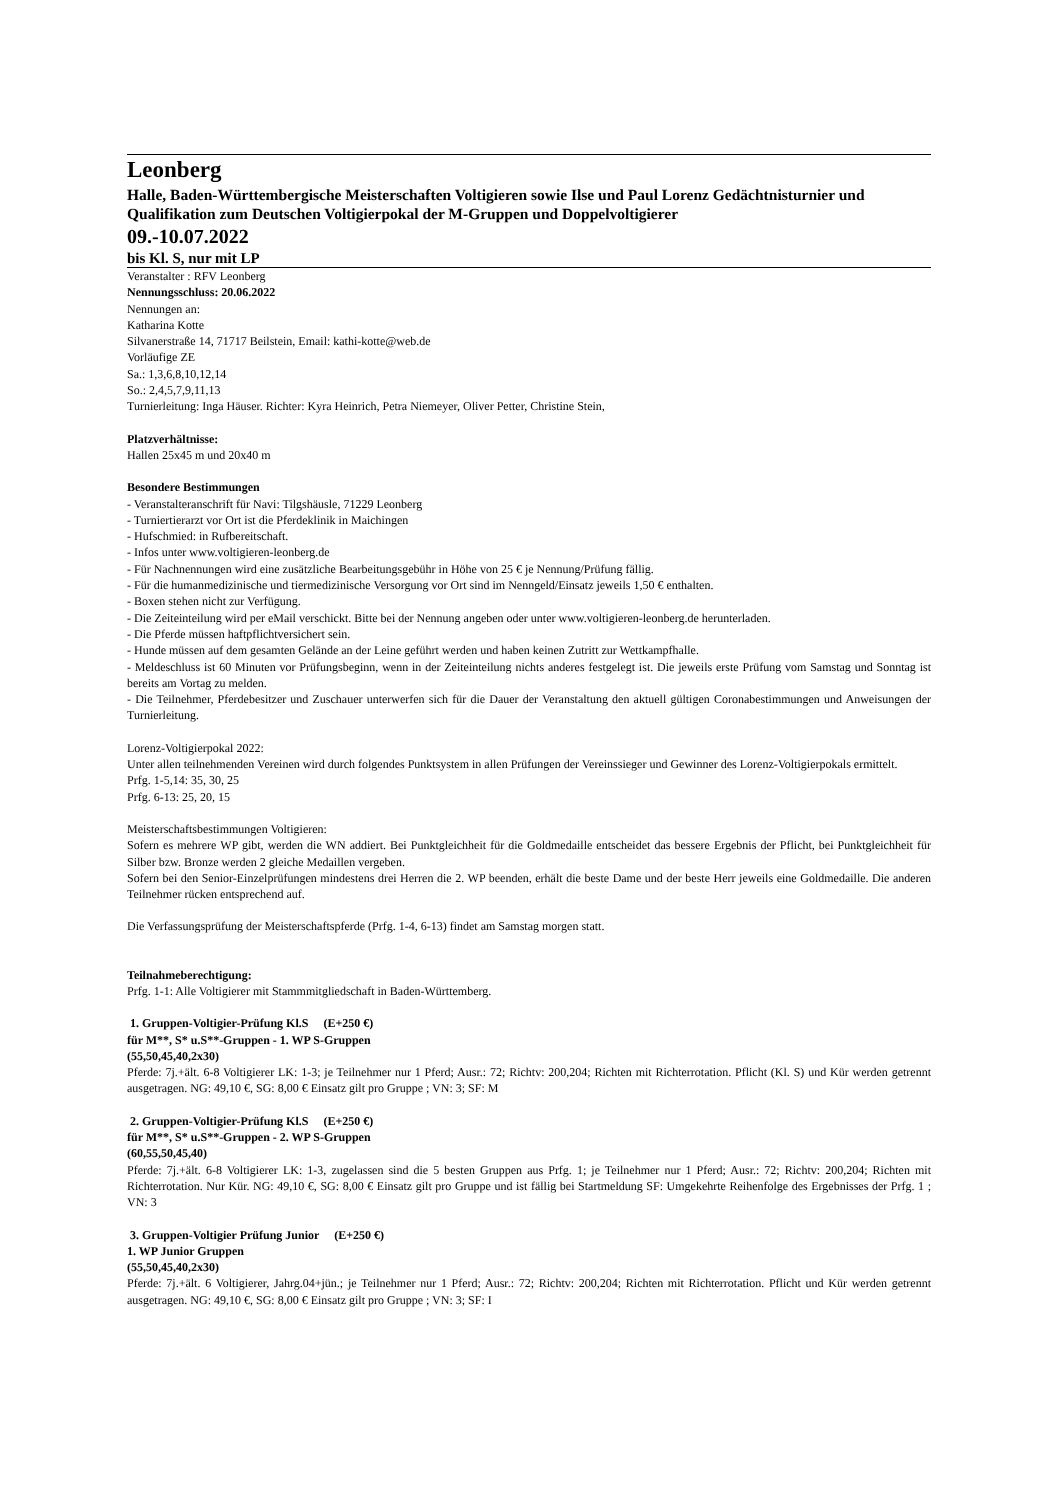Leonberg
Halle, Baden-Württembergische Meisterschaften Voltigieren sowie Ilse und Paul Lorenz Gedächtnisturnier und Qualifikation zum Deutschen Voltigierpokal der M-Gruppen und Doppelvoltigierer
09.-10.07.2022
bis Kl. S, nur mit LP
Veranstalter : RFV Leonberg
Nennungsschluss: 20.06.2022
Nennungen an:
Katharina Kotte
Silvanerstraße 14, 71717 Beilstein, Email: kathi-kotte@web.de
Vorläufige ZE
Sa.: 1,3,6,8,10,12,14
So.: 2,4,5,7,9,11,13
Turnierleitung: Inga Häuser. Richter: Kyra Heinrich, Petra Niemeyer, Oliver Petter, Christine Stein,
Platzverhältnisse:
Hallen 25x45 m und 20x40 m
Besondere Bestimmungen
- Veranstalteranschrift für Navi: Tilgshäusle, 71229 Leonberg
- Turniertierarzt vor Ort ist die Pferdeklinik in Maichingen
- Hufschmied: in Rufbereitschaft.
- Infos unter www.voltigieren-leonberg.de
- Für Nachnennungen wird eine zusätzliche Bearbeitungsgebühr in Höhe von 25 € je Nennung/Prüfung fällig.
- Für die humanmedizinische und tiermedizinische Versorgung vor Ort sind im Nenngeld/Einsatz jeweils 1,50 € enthalten.
- Boxen stehen nicht zur Verfügung.
- Die Zeiteinteilung wird per eMail verschickt. Bitte bei der Nennung angeben oder unter www.voltigieren-leonberg.de herunterladen.
- Die Pferde müssen haftpflichtversichert sein.
- Hunde müssen auf dem gesamten Gelände an der Leine geführt werden und haben keinen Zutritt zur Wettkampfhalle.
- Meldeschluss ist 60 Minuten vor Prüfungsbeginn, wenn in der Zeiteinteilung nichts anderes festgelegt ist. Die jeweils erste Prüfung vom Samstag und Sonntag ist bereits am Vortag zu melden.
- Die Teilnehmer, Pferdebesitzer und Zuschauer unterwerfen sich für die Dauer der Veranstaltung den aktuell gültigen Coronabestimmungen und Anweisungen der Turnierleitung.
Lorenz-Voltigierpokal 2022:
Unter allen teilnehmenden Vereinen wird durch folgendes Punktsystem in allen Prüfungen der Vereinssieger und Gewinner des Lorenz-Voltigierpokals ermittelt.
Prfg. 1-5,14: 35, 30, 25
Prfg. 6-13: 25, 20, 15
Meisterschaftsbestimmungen Voltigieren:
Sofern es mehrere WP gibt, werden die WN addiert. Bei Punktgleichheit für die Goldmedaille entscheidet das bessere Ergebnis der Pflicht, bei Punktgleichheit für Silber bzw. Bronze werden 2 gleiche Medaillen vergeben.
Sofern bei den Senior-Einzelprüfungen mindestens drei Herren die 2. WP beenden, erhält die beste Dame und der beste Herr jeweils eine Goldmedaille. Die anderen Teilnehmer rücken entsprechend auf.
Die Verfassungsprüfung der Meisterschaftspferde (Prfg. 1-4, 6-13) findet am Samstag morgen statt.
Teilnahmeberechtigung:
Prfg. 1-1: Alle Voltigierer mit Stammmitgliedschaft in Baden-Württemberg.
1. Gruppen-Voltigier-Prüfung Kl.S (E+250 €)
für M**, S* u.S**-Gruppen - 1. WP S-Gruppen
(55,50,45,40,2x30)
Pferde: 7j.+ält. 6-8 Voltigierer LK: 1-3; je Teilnehmer nur 1 Pferd; Ausr.: 72; Richtv: 200,204; Richten mit Richterrotation. Pflicht (Kl. S) und Kür werden getrennt ausgetragen. NG: 49,10 €, SG: 8,00 € Einsatz gilt pro Gruppe ; VN: 3; SF: M
2. Gruppen-Voltigier-Prüfung Kl.S (E+250 €)
für M**, S* u.S**-Gruppen - 2. WP S-Gruppen
(60,55,50,45,40)
Pferde: 7j.+ält. 6-8 Voltigierer LK: 1-3, zugelassen sind die 5 besten Gruppen aus Prfg. 1; je Teilnehmer nur 1 Pferd; Ausr.: 72; Richtv: 200,204; Richten mit Richterrotation. Nur Kür. NG: 49,10 €, SG: 8,00 € Einsatz gilt pro Gruppe und ist fällig bei Startmeldung SF: Umgekehrte Reihenfolge des Ergebnisses der Prfg. 1 ; VN: 3
3. Gruppen-Voltigier Prüfung Junior (E+250 €)
1. WP Junior Gruppen
(55,50,45,40,2x30)
Pferde: 7j.+ält. 6 Voltigierer, Jahrg.04+jün.; je Teilnehmer nur 1 Pferd; Ausr.: 72; Richtv: 200,204; Richten mit Richterrotation. Pflicht und Kür werden getrennt ausgetragen. NG: 49,10 €, SG: 8,00 € Einsatz gilt pro Gruppe ; VN: 3; SF: I